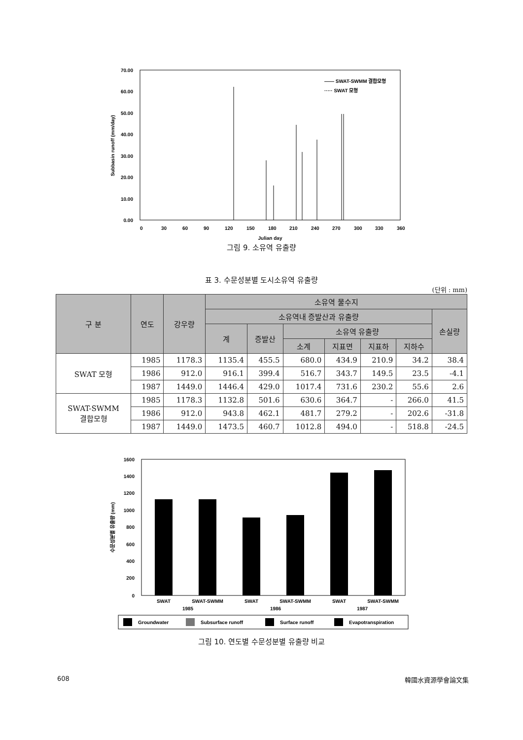70.00
60.00
50.00
40.00
30.00
20.00
10.00
0.00
0
30
60
90
120
150
180
210
240
270
300
330
360
Julian day
Subbasin runoff (mm/day)
—— SWAT-SWMM 결합모형
····· SWAT 모형
그림 9. 소유역 유출량
표 3. 수문성분별 도시소유역 유출량
(단위 : mm)
| 구 분 | 연도 | 강우량 | 소유역 물수지 | | | | | | |
| --- | --- | --- | --- | --- | --- | --- | --- | --- | --- |
| | | | 소유역내 증발산과 유출량 | | | | | | 손실량 |
| | | | 계 | 증발산 | 소유역 유출량 | | | | |
| | | | | | 소계 | 지표면 | 지표하 | 지하수 | |
| SWAT 모형 | 1985 | 1178.3 | 1135.4 | 455.5 | 680.0 | 434.9 | 210.9 | 34.2 | 38.4 |
| | 1986 | 912.0 | 916.1 | 399.4 | 516.7 | 343.7 | 149.5 | 23.5 | -4.1 |
| | 1987 | 1449.0 | 1446.4 | 429.0 | 1017.4 | 731.6 | 230.2 | 55.6 | 2.6 |
| SWAT-SWMM 결합모형 | 1985 | 1178.3 | 1132.8 | 501.6 | 630.6 | 364.7 | - | 266.0 | 41.5 |
| | 1986 | 912.0 | 943.8 | 462.1 | 481.7 | 279.2 | - | 202.6 | -31.8 |
| | 1987 | 1449.0 | 1473.5 | 460.7 | 1012.8 | 494.0 | - | 518.8 | -24.5 |
1600
1400
1200
1000
800
600
400
200
0
수문성분별 유출량 (mm)
SWAT
SWAT-SWMM
SWAT
SWAT-SWMM
SWAT
SWAT-SWMM
1985
1986
1987
Groundwater
Subsurface runoff
Surface runoff
Evapotranspiration
그림 10. 연도별 수문성분별 유출량 비교
608 韓國水資源學會論文集